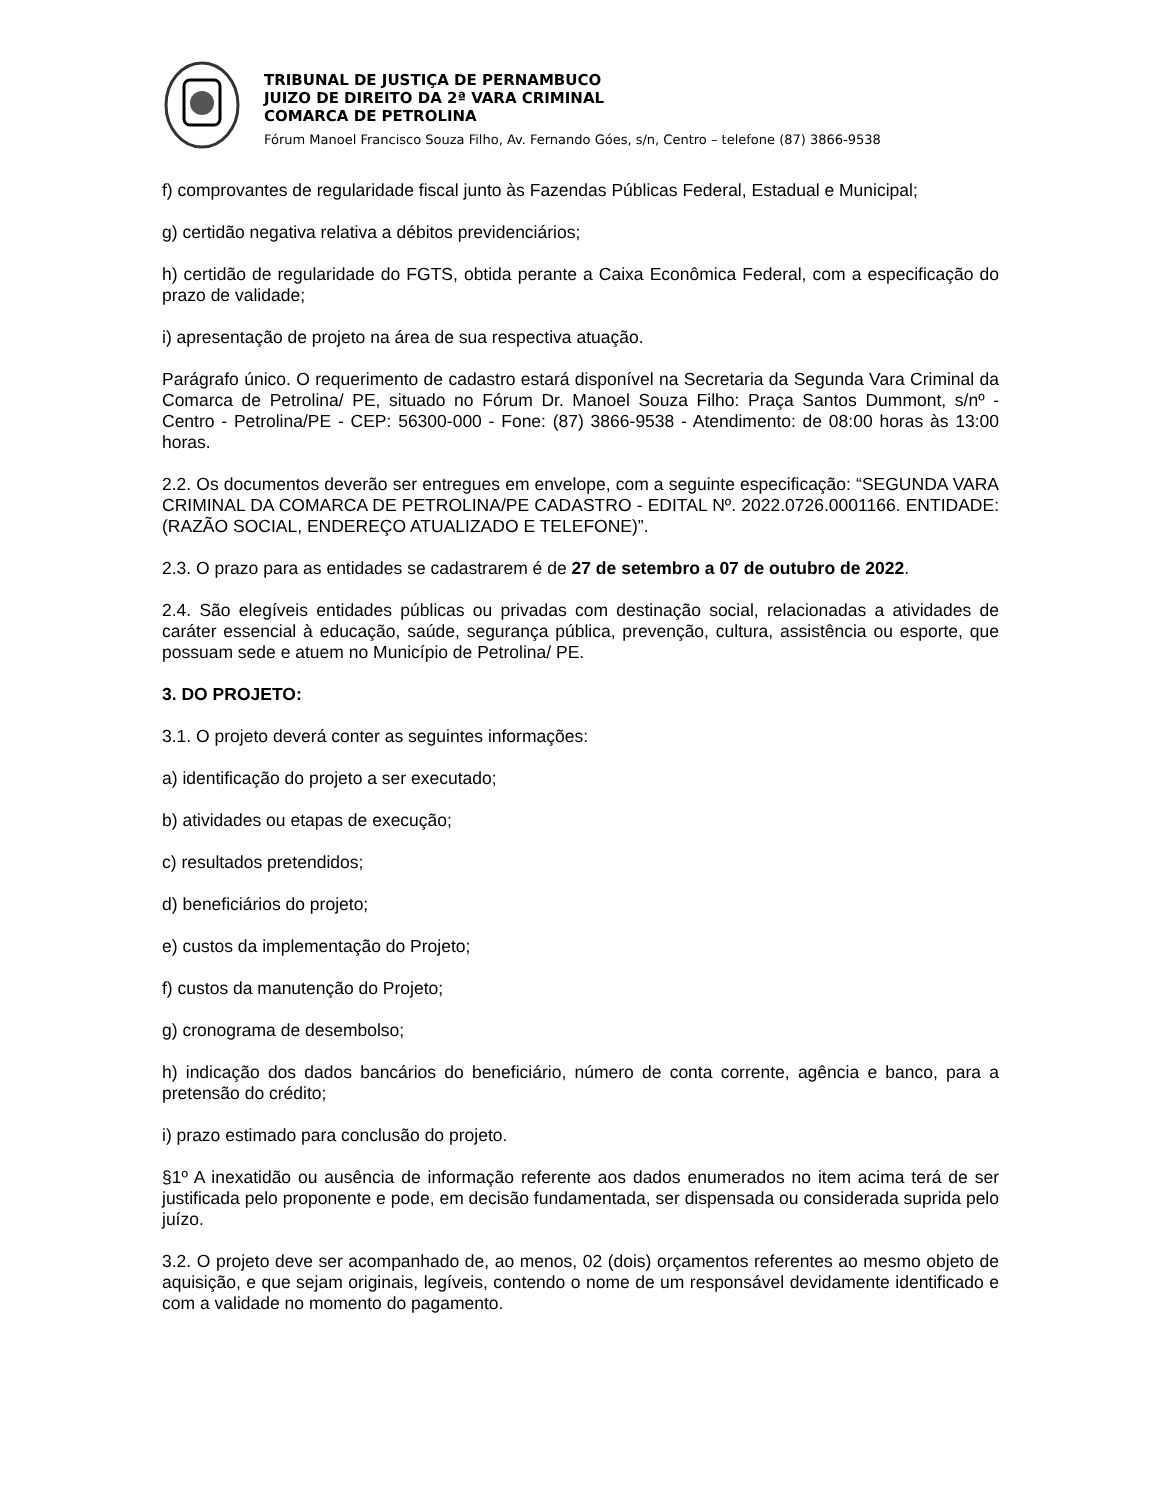TRIBUNAL DE JUSTIÇA DE PERNAMBUCO
JUIZO DE DIREITO DA 2ª VARA CRIMINAL
COMARCA DE PETROLINA
Fórum Manoel Francisco Souza Filho, Av. Fernando Góes, s/n, Centro – telefone (87) 3866-9538
f) comprovantes de regularidade fiscal junto às Fazendas Públicas Federal, Estadual e Municipal;
g) certidão negativa relativa a débitos previdenciários;
h) certidão de regularidade do FGTS, obtida perante a Caixa Econômica Federal, com a especificação do prazo de validade;
i) apresentação de projeto na área de sua respectiva atuação.
Parágrafo único. O requerimento de cadastro estará disponível na Secretaria da Segunda Vara Criminal da Comarca de Petrolina/ PE, situado no Fórum Dr. Manoel Souza Filho: Praça Santos Dummont, s/nº - Centro - Petrolina/PE - CEP: 56300-000 - Fone: (87) 3866-9538 - Atendimento: de 08:00 horas às 13:00 horas.
2.2. Os documentos deverão ser entregues em envelope, com a seguinte especificação: “SEGUNDA VARA CRIMINAL DA COMARCA DE PETROLINA/PE CADASTRO - EDITAL Nº. 2022.0726.0001166. ENTIDADE: (RAZÃO SOCIAL, ENDEREÇO ATUALIZADO E TELEFONE)”.
2.3. O prazo para as entidades se cadastrarem é de 27 de setembro a 07 de outubro de 2022.
2.4. São elegíveis entidades públicas ou privadas com destinação social, relacionadas a atividades de caráter essencial à educação, saúde, segurança pública, prevenção, cultura, assistência ou esporte, que possuam sede e atuem no Município de Petrolina/ PE.
3. DO PROJETO:
3.1. O projeto deverá conter as seguintes informações:
a) identificação do projeto a ser executado;
b) atividades ou etapas de execução;
c) resultados pretendidos;
d) beneficiários do projeto;
e) custos da implementação do Projeto;
f) custos da manutenção do Projeto;
g) cronograma de desembolso;
h) indicação dos dados bancários do beneficiário, número de conta corrente, agência e banco, para a pretensão do crédito;
i) prazo estimado para conclusão do projeto.
§1º A inexatidão ou ausência de informação referente aos dados enumerados no item acima terá de ser justificada pelo proponente e pode, em decisão fundamentada, ser dispensada ou considerada suprida pelo juízo.
3.2. O projeto deve ser acompanhado de, ao menos, 02 (dois) orçamentos referentes ao mesmo objeto de aquisição, e que sejam originais, legíveis, contendo o nome de um responsável devidamente identificado e com a validade no momento do pagamento.